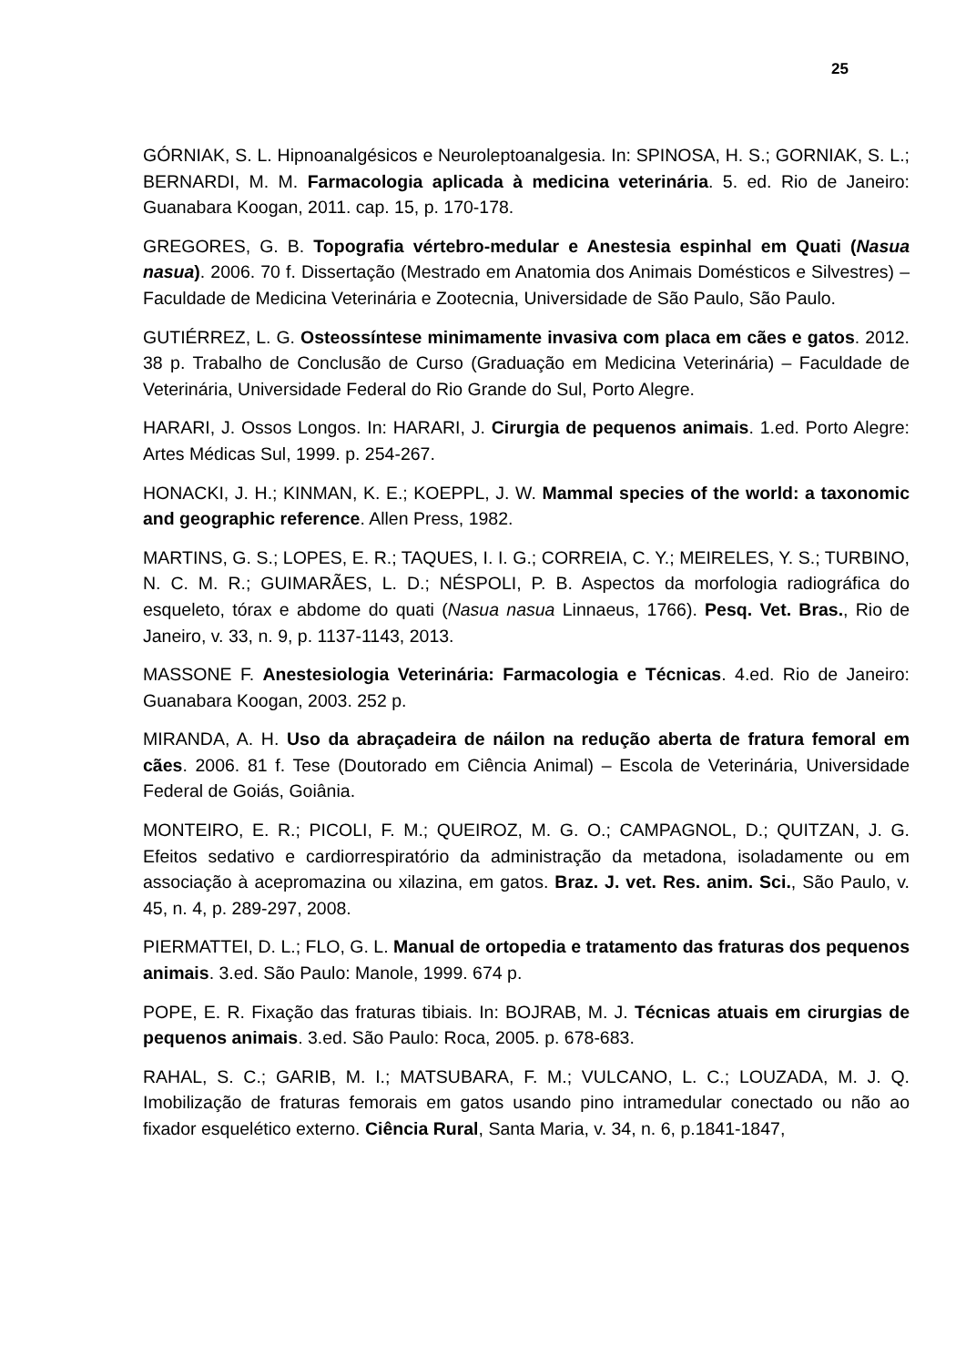25
GÓRNIAK, S. L. Hipnoanalgésicos e Neuroleptoanalgesia. In: SPINOSA, H. S.; GORNIAK, S. L.; BERNARDI, M. M. Farmacologia aplicada à medicina veterinária. 5. ed. Rio de Janeiro: Guanabara Koogan, 2011. cap. 15, p. 170-178.
GREGORES, G. B. Topografia vértebro-medular e Anestesia espinhal em Quati (Nasua nasua). 2006. 70 f. Dissertação (Mestrado em Anatomia dos Animais Domésticos e Silvestres) – Faculdade de Medicina Veterinária e Zootecnia, Universidade de São Paulo, São Paulo.
GUTIÉRREZ, L. G. Osteossíntese minimamente invasiva com placa em cães e gatos. 2012. 38 p. Trabalho de Conclusão de Curso (Graduação em Medicina Veterinária) – Faculdade de Veterinária, Universidade Federal do Rio Grande do Sul, Porto Alegre.
HARARI, J. Ossos Longos. In: HARARI, J. Cirurgia de pequenos animais. 1.ed. Porto Alegre: Artes Médicas Sul, 1999. p. 254-267.
HONACKI, J. H.; KINMAN, K. E.; KOEPPL, J. W. Mammal species of the world: a taxonomic and geographic reference. Allen Press, 1982.
MARTINS, G. S.; LOPES, E. R.; TAQUES, I. I. G.; CORREIA, C. Y.; MEIRELES, Y. S.; TURBINO, N. C. M. R.; GUIMARÃES, L. D.; NÉSPOLI, P. B. Aspectos da morfologia radiográfica do esqueleto, tórax e abdome do quati (Nasua nasua Linnaeus, 1766). Pesq. Vet. Bras., Rio de Janeiro, v. 33, n. 9, p. 1137-1143, 2013.
MASSONE F. Anestesiologia Veterinária: Farmacologia e Técnicas. 4.ed. Rio de Janeiro: Guanabara Koogan, 2003. 252 p.
MIRANDA, A. H. Uso da abraçadeira de náilon na redução aberta de fratura femoral em cães. 2006. 81 f. Tese (Doutorado em Ciência Animal) – Escola de Veterinária, Universidade Federal de Goiás, Goiânia.
MONTEIRO, E. R.; PICOLI, F. M.; QUEIROZ, M. G. O.; CAMPAGNOL, D.; QUITZAN, J. G. Efeitos sedativo e cardiorrespiratório da administração da metadona, isoladamente ou em associação à acepromazina ou xilazina, em gatos. Braz. J. vet. Res. anim. Sci., São Paulo, v. 45, n. 4, p. 289-297, 2008.
PIERMATTEI, D. L.; FLO, G. L. Manual de ortopedia e tratamento das fraturas dos pequenos animais. 3.ed. São Paulo: Manole, 1999. 674 p.
POPE, E. R. Fixação das fraturas tibiais. In: BOJRAB, M. J. Técnicas atuais em cirurgias de pequenos animais. 3.ed. São Paulo: Roca, 2005. p. 678-683.
RAHAL, S. C.; GARIB, M. I.; MATSUBARA, F. M.; VULCANO, L. C.; LOUZADA, M. J. Q. Imobilização de fraturas femorais em gatos usando pino intramedular conectado ou não ao fixador esquelético externo. Ciência Rural, Santa Maria, v. 34, n. 6, p.1841-1847,